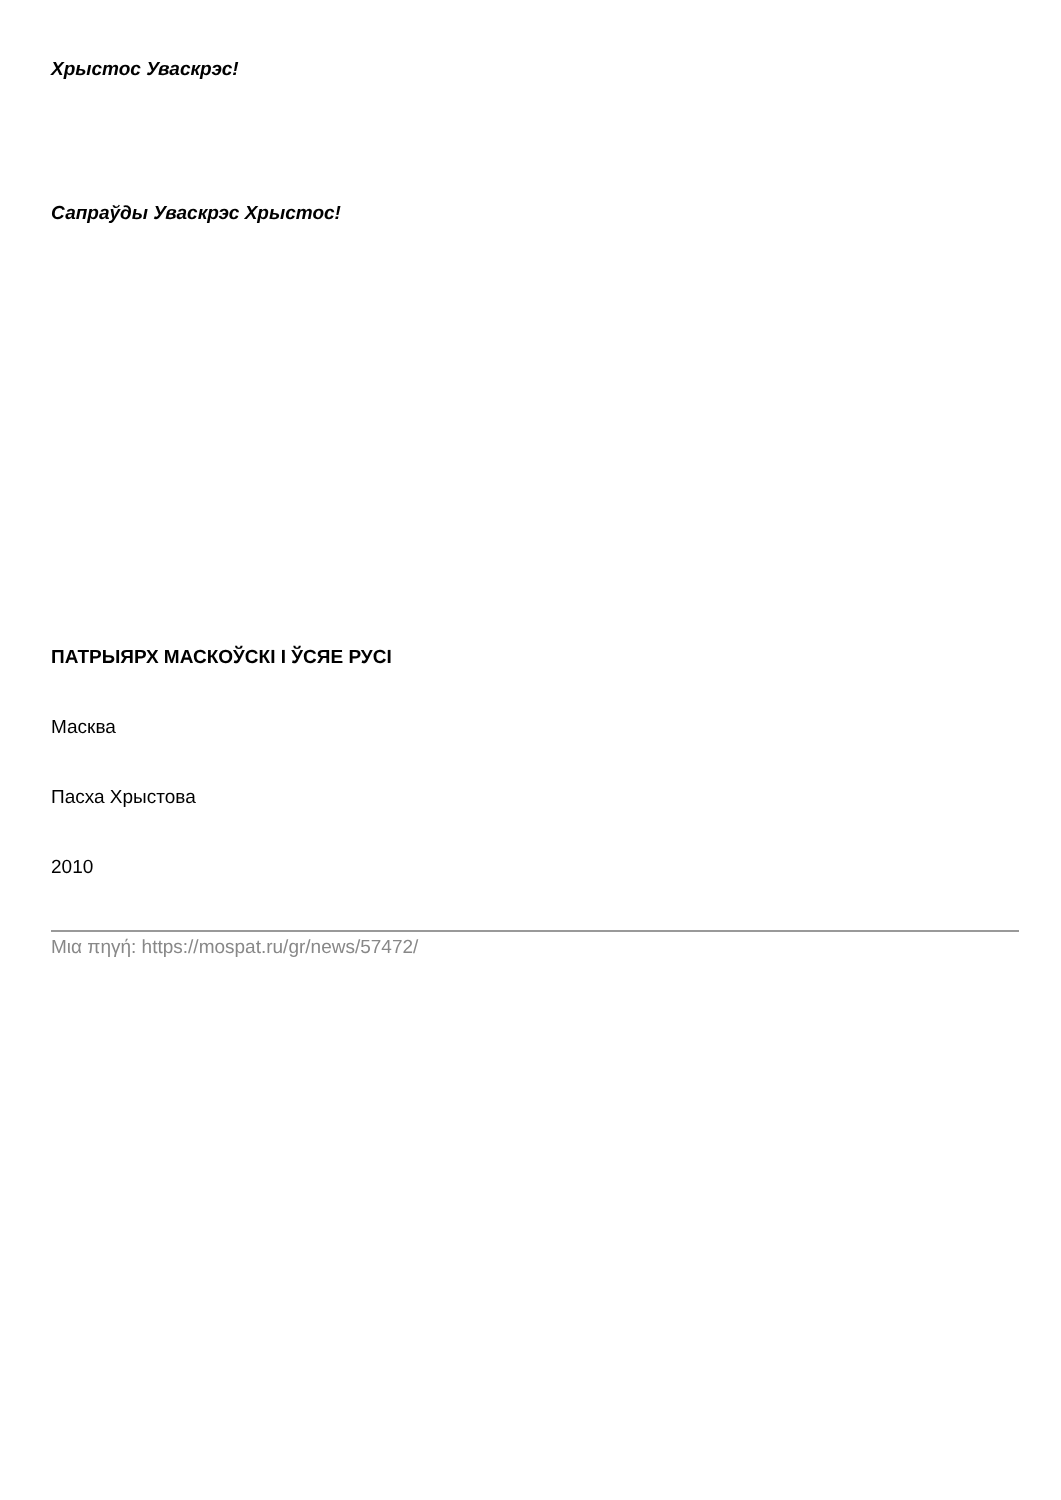Хрыстос Уваскрэс!
Сапраўды Уваскрэс Хрыстос!
ПАТРЫЯРХ МАСКОЎСКІ І ЎСЯЕ РУСІ
Масква
Пасха Хрыстова
2010
Μια πηγή: https://mospat.ru/gr/news/57472/